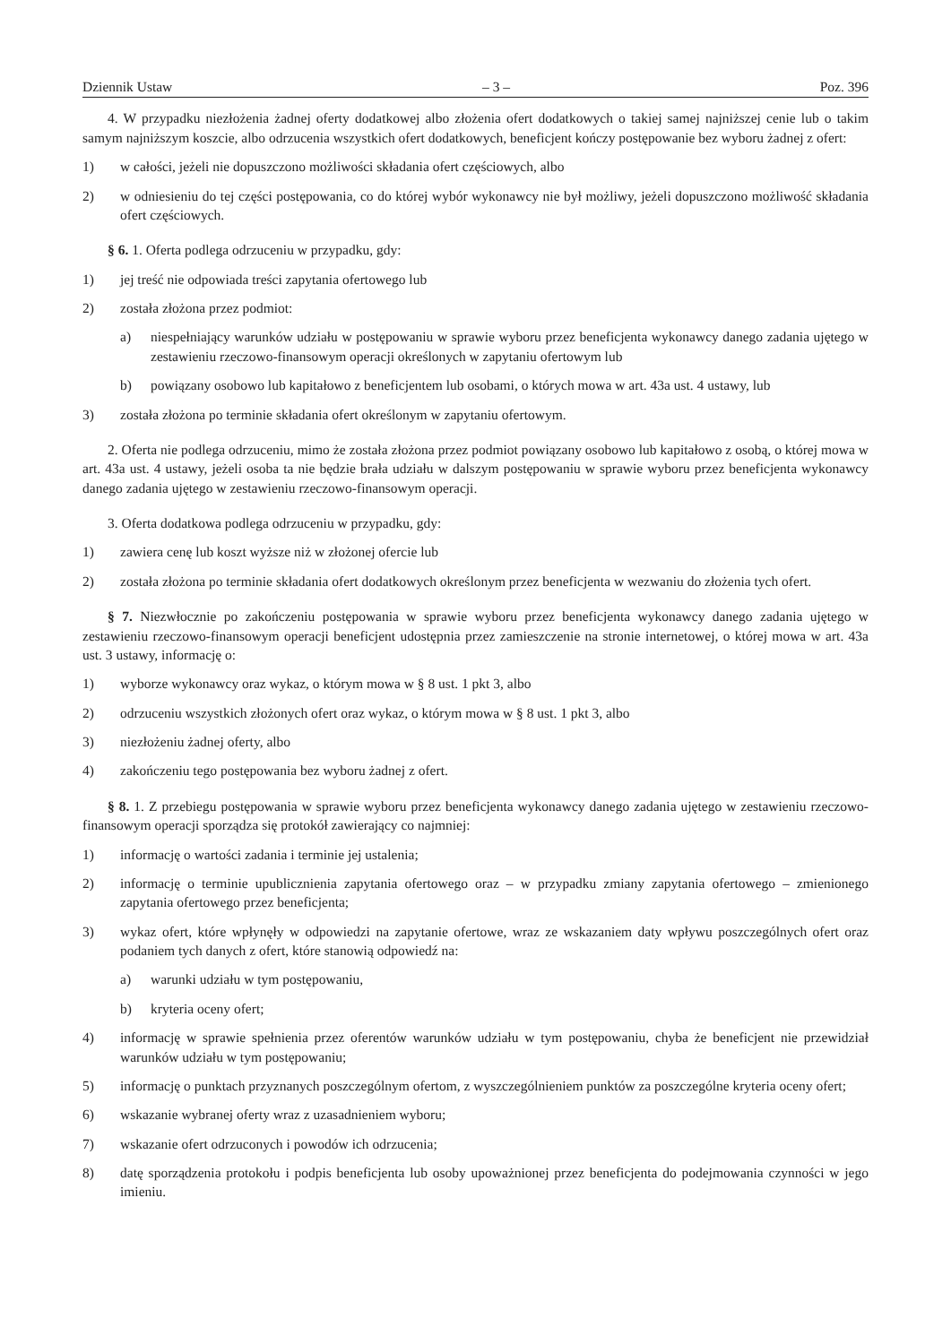Dziennik Ustaw – 3 – Poz. 396
4. W przypadku niezłożenia żadnej oferty dodatkowej albo złożenia ofert dodatkowych o takiej samej najniższej cenie lub o takim samym najniższym koszcie, albo odrzucenia wszystkich ofert dodatkowych, beneficjent kończy postępowanie bez wyboru żadnej z ofert:
1) w całości, jeżeli nie dopuszczono możliwości składania ofert częściowych, albo
2) w odniesieniu do tej części postępowania, co do której wybór wykonawcy nie był możliwy, jeżeli dopuszczono możliwość składania ofert częściowych.
§ 6. 1. Oferta podlega odrzuceniu w przypadku, gdy:
1) jej treść nie odpowiada treści zapytania ofertowego lub
2) została złożona przez podmiot:
a) niespełniający warunków udziału w postępowaniu w sprawie wyboru przez beneficjenta wykonawcy danego zadania ujętego w zestawieniu rzeczowo-finansowym operacji określonych w zapytaniu ofertowym lub
b) powiązany osobowo lub kapitałowo z beneficjentem lub osobami, o których mowa w art. 43a ust. 4 ustawy, lub
3) została złożona po terminie składania ofert określonym w zapytaniu ofertowym.
2. Oferta nie podlega odrzuceniu, mimo że została złożona przez podmiot powiązany osobowo lub kapitałowo z osobą, o której mowa w art. 43a ust. 4 ustawy, jeżeli osoba ta nie będzie brała udziału w dalszym postępowaniu w sprawie wyboru przez beneficjenta wykonawcy danego zadania ujętego w zestawieniu rzeczowo-finansowym operacji.
3. Oferta dodatkowa podlega odrzuceniu w przypadku, gdy:
1) zawiera cenę lub koszt wyższe niż w złożonej ofercie lub
2) została złożona po terminie składania ofert dodatkowych określonym przez beneficjenta w wezwaniu do złożenia tych ofert.
§ 7. Niezwłocznie po zakończeniu postępowania w sprawie wyboru przez beneficjenta wykonawcy danego zadania ujętego w zestawieniu rzeczowo-finansowym operacji beneficjent udostępnia przez zamieszczenie na stronie internetowej, o której mowa w art. 43a ust. 3 ustawy, informację o:
1) wyborze wykonawcy oraz wykaz, o którym mowa w § 8 ust. 1 pkt 3, albo
2) odrzuceniu wszystkich złożonych ofert oraz wykaz, o którym mowa w § 8 ust. 1 pkt 3, albo
3) niezłożeniu żadnej oferty, albo
4) zakończeniu tego postępowania bez wyboru żadnej z ofert.
§ 8. 1. Z przebiegu postępowania w sprawie wyboru przez beneficjenta wykonawcy danego zadania ujętego w zestawieniu rzeczowo-finansowym operacji sporządza się protokół zawierający co najmniej:
1) informację o wartości zadania i terminie jej ustalenia;
2) informację o terminie upublicznienia zapytania ofertowego oraz – w przypadku zmiany zapytania ofertowego – zmienionego zapytania ofertowego przez beneficjenta;
3) wykaz ofert, które wpłynęły w odpowiedzi na zapytanie ofertowe, wraz ze wskazaniem daty wpływu poszczególnych ofert oraz podaniem tych danych z ofert, które stanowią odpowiedź na:
a) warunki udziału w tym postępowaniu,
b) kryteria oceny ofert;
4) informację w sprawie spełnienia przez oferentów warunków udziału w tym postępowaniu, chyba że beneficjent nie przewidział warunków udziału w tym postępowaniu;
5) informację o punktach przyznanych poszczególnym ofertom, z wyszczególnieniem punktów za poszczególne kryteria oceny ofert;
6) wskazanie wybranej oferty wraz z uzasadnieniem wyboru;
7) wskazanie ofert odrzuconych i powodów ich odrzucenia;
8) datę sporządzenia protokołu i podpis beneficjenta lub osoby upoważnionej przez beneficjenta do podejmowania czynności w jego imieniu.